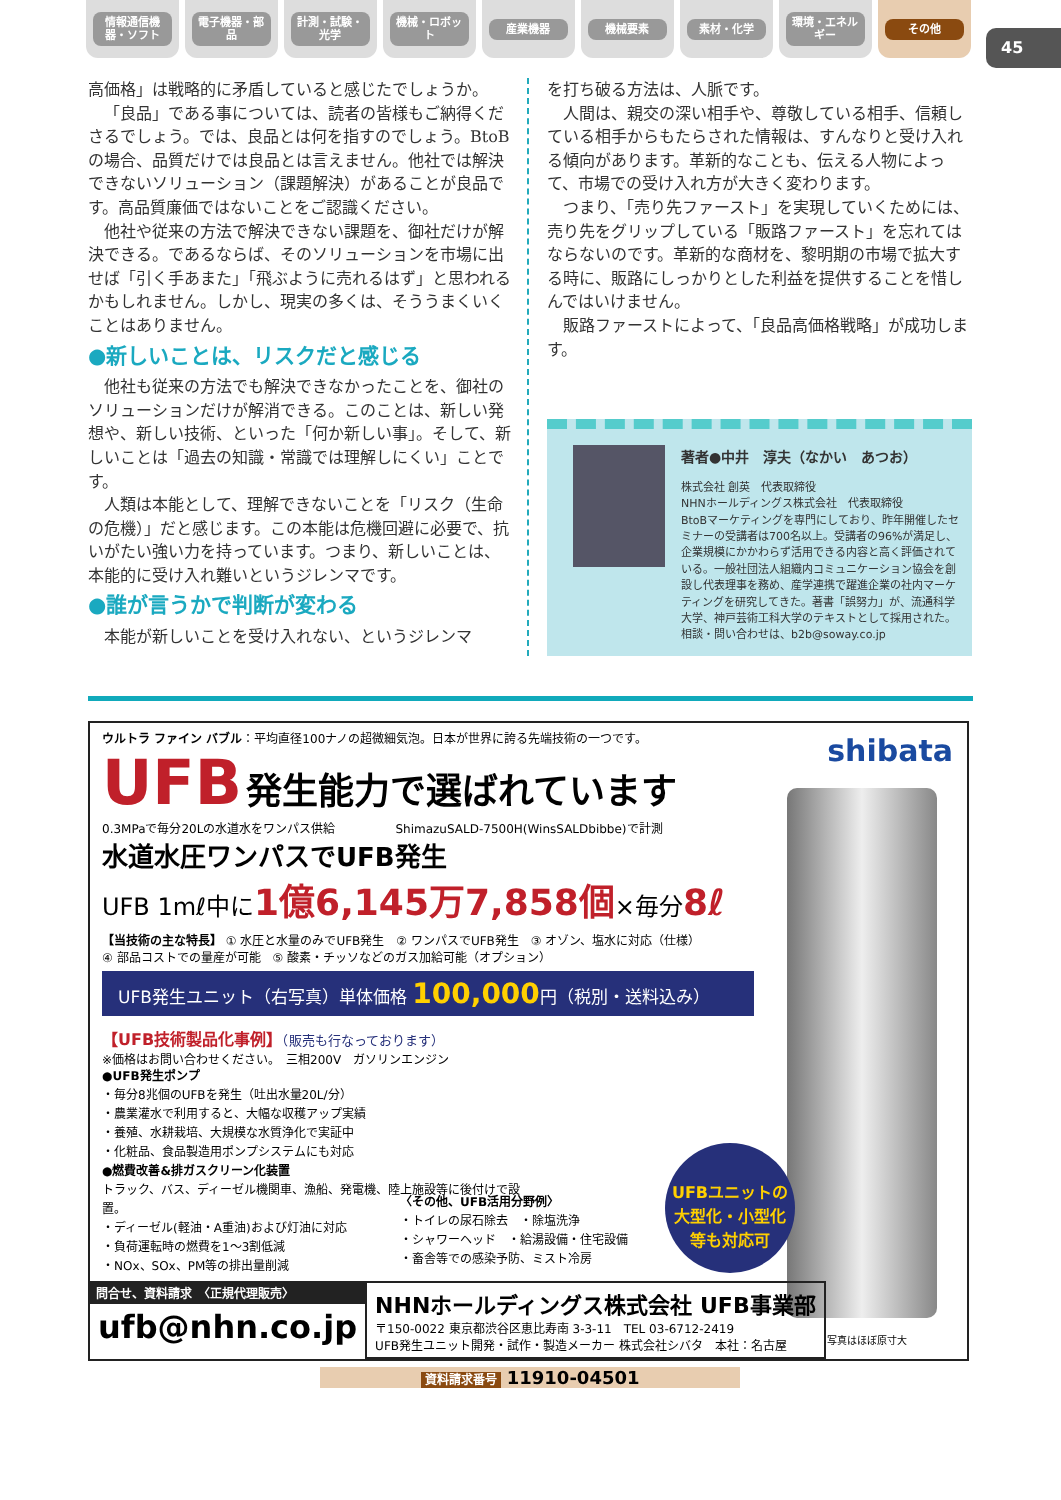情報通信機器・ソフト 電子機器・部品 計測・試験・光学 機械・ロボット 産業機器 機械要素 素材・化学 環境・エネルギー その他
45
高価格」は戦略的に矛盾していると感じたでしょうか。
「良品」である事については、読者の皆様もご納得くださるでしょう。では、良品とは何を指すのでしょう。BtoBの場合、品質だけでは良品とは言えません。他社では解決できないソリューション（課題解決）があることが良品です。高品質廉価ではないことをご認識ください。
他社や従来の方法で解決できない課題を、御社だけが解決できる。であるならば、そのソリューションを市場に出せば「引く手あまた」「飛ぶように売れるはず」と思われるかもしれません。しかし、現実の多くは、そううまくいくことはありません。
●新しいことは、リスクだと感じる
他社も従来の方法でも解決できなかったことを、御社のソリューションだけが解消できる。このことは、新しい発想や、新しい技術、といった「何か新しい事」。そして、新しいことは「過去の知識・常識では理解しにくい」ことです。
人類は本能として、理解できないことを「リスク（生命の危機）」だと感じます。この本能は危機回避に必要で、抗いがたい強い力を持っています。つまり、新しいことは、本能的に受け入れ難いというジレンマです。
●誰が言うかで判断が変わる
本能が新しいことを受け入れない、というジレンマ
を打ち破る方法は、人脈です。
人間は、親交の深い相手や、尊敬している相手、信頼している相手からもたらされた情報は、すんなりと受け入れる傾向があります。革新的なことも、伝える人物によって、市場での受け入れ方が大きく変わります。
つまり、「売り先ファースト」を実現していくためには、売り先をグリップしている「販路ファースト」を忘れてはならないのです。革新的な商材を、黎明期の市場で拡大する時に、販路にしっかりとした利益を提供することを惜しんではいけません。
販路ファーストによって、「良品高価格戦略」が成功します。
著者●中井　淳夫（なかい　あつお）
株式会社 創英　代表取締役
NHNホールディングス株式会社　代表取締役
BtoBマーケティングを専門にしており、昨年開催したセミナーの受講者は700名以上。受講者の96%が満足し、企業規模にかかわらず活用できる内容と高く評価されている。一般社団法人組織内コミュニケーション協会を創設し代表理事を務め、産学連携で躍進企業の社内マーケティングを研究してきた。著書「誤努力」が、流通科学大学、神戸芸術工科大学のテキストとして採用された。
相談・問い合わせは、b2b@soway.co.jp
shibata
ウルトラ ファイン バブル：平均直径100ナノの超微細気泡。日本が世界に誇る先端技術の一つです。
UFB 発生能力で選ばれています
0.3MPaで毎分20Lの水道水をワンパス供給　　　　　ShimazuSALD-7500H(WinsSALDbibbe)で計測
水道水圧ワンパスでUFB発生
UFB 1mℓ中に1億6,145万7,858個×毎分8ℓ
【当技術の主な特長】 ① 水圧と水量のみでUFB発生　② ワンパスでUFB発生　③ オゾン、塩水に対応（仕様）
④ 部品コストでの量産が可能　⑤ 酸素・チッソなどのガス加給可能（オプション）
UFB発生ユニット（右写真）単体価格 100,000円（税別・送料込み）
【UFB技術製品化事例】（販売も行なっております）
※価格はお問い合わせください。　三相200V　ガソリンエンジン
●UFB発生ポンプ
・毎分8兆個のUFBを発生（吐出水量20L/分）
・農業灌水で利用すると、大幅な収穫アップ実績
・養殖、水耕栽培、大規模な水質浄化で実証中
・化粧品、食品製造用ポンプシステムにも対応
●燃費改善&排ガスクリーン化装置
トラック、バス、ディーゼル機関車、漁船、発電機、陸上施設等に後付けで設置。
・ディーゼル(軽油・A重油)および灯油に対応
・負荷運転時の燃費を1〜3割低減
・NOx、SOx、PM等の排出量削減
〈その他、UFB活用分野例〉
・トイレの尿石除去　・除塩洗浄
・シャワーヘッド　・給湯設備・住宅設備
・畜舎等での感染予防、ミスト冷房
UFBユニットの
大型化・小型化
等も対応可
写真はほぼ原寸大
問合せ、資料請求　〈正規代理販売〉
ufb@nhn.co.jp
NHNホールディングス株式会社 UFB事業部
〒150-0022 東京都渋谷区恵比寿南 3-3-11　TEL 03-6712-2419
UFB発生ユニット開発・試作・製造メーカー 株式会社シバタ　本社：名古屋
資料請求番号 11910-04501